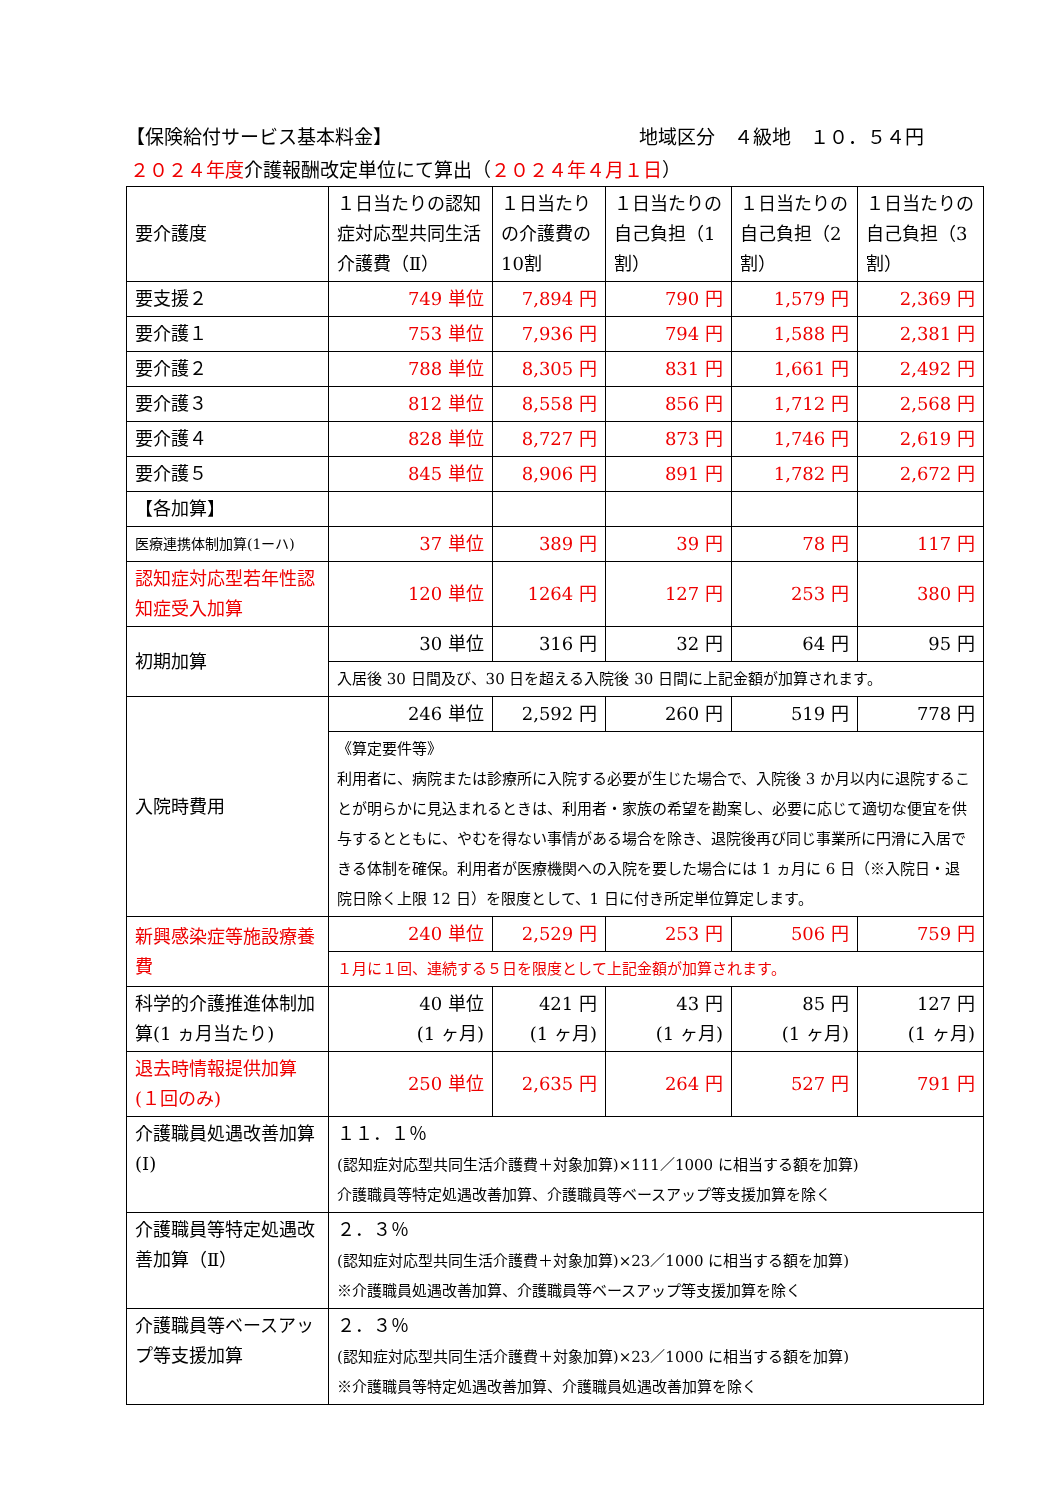【保険給付サービス基本料金】 地域区分　４級地　１０．５４円
２０２４年度介護報酬改定単位にて算出（２０２４年４月１日）
| 要介護度 | １日当たりの認知症対応型共同生活介護費（Ⅱ） | １日当たりの介護費の10割 | １日当たりの自己負担（1割） | １日当たりの自己負担（2割） | １日当たりの自己負担（3割） |
| 要支援２ | 749 単位 | 7,894 円 | 790 円 | 1,579 円 | 2,369 円 |
| 要介護１ | 753 単位 | 7,936 円 | 794 円 | 1,588 円 | 2,381 円 |
| 要介護２ | 788 単位 | 8,305 円 | 831 円 | 1,661 円 | 2,492 円 |
| 要介護３ | 812 単位 | 8,558 円 | 856 円 | 1,712 円 | 2,568 円 |
| 要介護４ | 828 単位 | 8,727 円 | 873 円 | 1,746 円 | 2,619 円 |
| 要介護５ | 845 単位 | 8,906 円 | 891 円 | 1,782 円 | 2,672 円 |
| 【各加算】 | | | | | |
| 医療連携体制加算(1ーハ) | 37 単位 | 389 円 | 39 円 | 78 円 | 117 円 |
| 認知症対応型若年性認知症受入加算 | 120 単位 | 1264 円 | 127 円 | 253 円 | 380 円 |
| 初期加算 | 30 単位 | 316 円 | 32 円 | 64 円 | 95 円 |
| | 入居後 30 日間及び、30 日を超える入院後 30 日間に上記金額が加算されます。 | | | | |
| 入院時費用 | 246 単位 | 2,592 円 | 260 円 | 519 円 | 778 円 |
| | 《算定要件等》 利用者に、病院または診療所に入院する必要が生じた場合で、入院後 3 か月以内に退院することが明らかに見込まれるときは、利用者・家族の希望を勘案し、必要に応じて適切な便宜を供与するとともに、やむを得ない事情がある場合を除き、退院後再び同じ事業所に円滑に入居できる体制を確保。利用者が医療機関への入院を要した場合には 1 ヵ月に 6 日（※入院日・退院日除く上限 12 日）を限度として、1 日に付き所定単位算定します。 | | | | |
| 新興感染症等施設療養費 | 240 単位 | 2,529 円 | 253 円 | 506 円 | 759 円 |
| | １月に１回、連続する５日を限度として上記金額が加算されます。 | | | | |
| 科学的介護推進体制加算(1 ヵ月当たり) | 40 単位 (1 ヶ月) | 421 円 (1 ヶ月) | 43 円 (1 ヶ月) | 85 円 (1 ヶ月) | 127 円 (1 ヶ月) |
| 退去時情報提供加算(１回のみ) | 250 単位 | 2,635 円 | 264 円 | 527 円 | 791 円 |
| 介護職員処遇改善加算(Ⅰ) | １１．１％ (認知症対応型共同生活介護費＋対象加算)×111／1000 に相当する額を加算) 介護職員等特定処遇改善加算、介護職員等ベースアップ等支援加算を除く | | | | |
| 介護職員等特定処遇改善加算（Ⅱ） | ２．３％ (認知症対応型共同生活介護費＋対象加算)×23／1000 に相当する額を加算) ※介護職員処遇改善加算、介護職員等ベースアップ等支援加算を除く | | | | |
| 介護職員等ベースアップ等支援加算 | ２．３％ (認知症対応型共同生活介護費＋対象加算)×23／1000 に相当する額を加算) ※介護職員等特定処遇改善加算、介護職員処遇改善加算を除く | | | | |